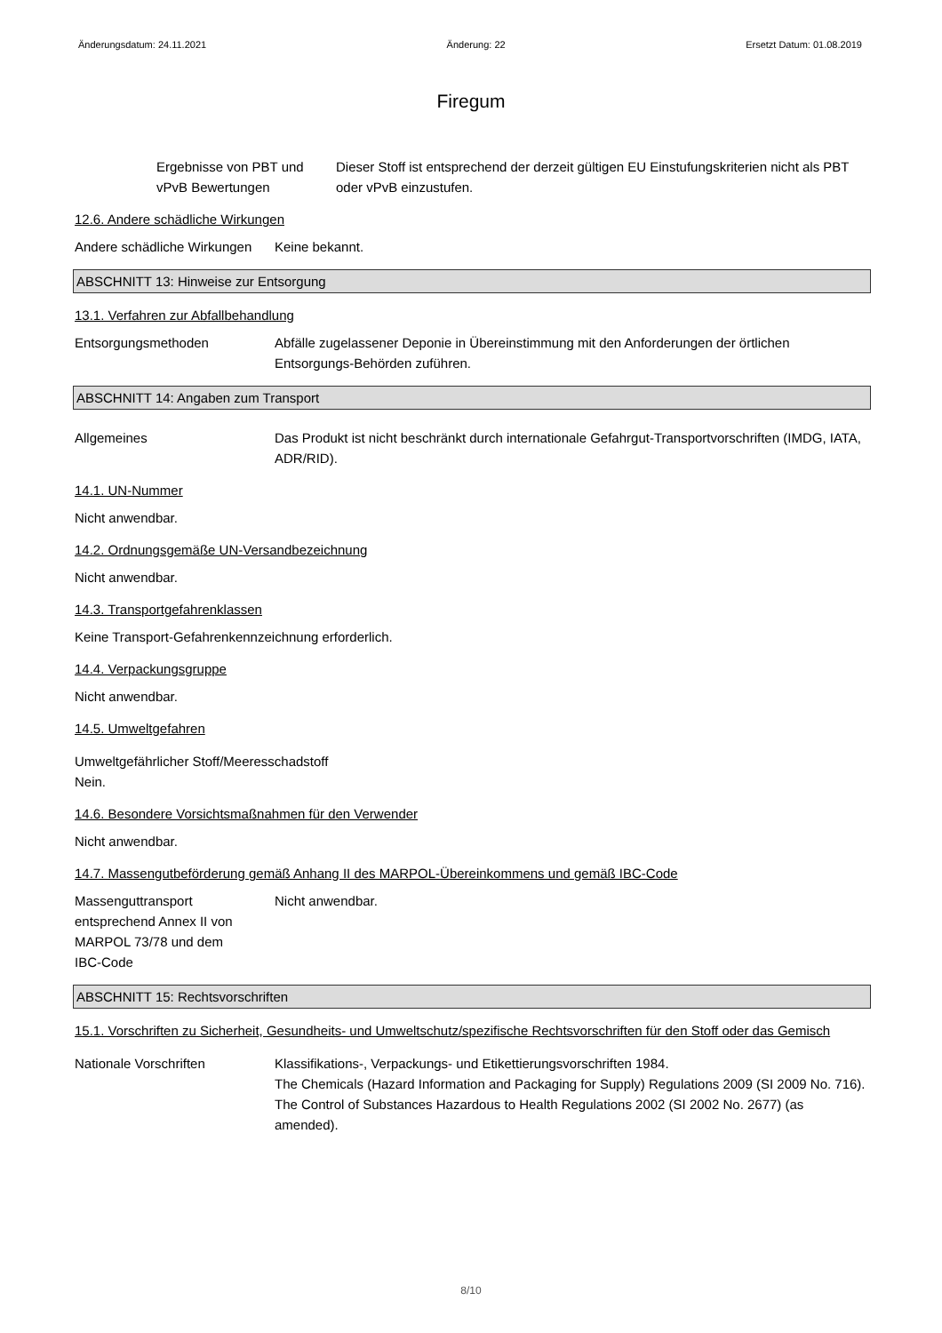Änderungsdatum: 24.11.2021 Änderung: 22 Ersetzt Datum: 01.08.2019
Firegum
Ergebnisse von PBT und vPvB Bewertungen
Dieser Stoff ist entsprechend der derzeit gültigen EU Einstufungskriterien nicht als PBT oder vPvB einzustufen.
12.6. Andere schädliche Wirkungen
Andere schädliche Wirkungen
Keine bekannt.
ABSCHNITT 13: Hinweise zur Entsorgung
13.1. Verfahren zur Abfallbehandlung
Entsorgungsmethoden Abfälle zugelassener Deponie in Übereinstimmung mit den Anforderungen der örtlichen Entsorgungs-Behörden zuführen.
ABSCHNITT 14: Angaben zum Transport
Allgemeines Das Produkt ist nicht beschränkt durch internationale Gefahrgut-Transportvorschriften (IMDG, IATA, ADR/RID).
14.1. UN-Nummer
Nicht anwendbar.
14.2. Ordnungsgemäße UN-Versandbezeichnung
Nicht anwendbar.
14.3. Transportgefahrenklassen
Keine Transport-Gefahrenkennzeichnung erforderlich.
14.4. Verpackungsgruppe
Nicht anwendbar.
14.5. Umweltgefahren
Umweltgefährlicher Stoff/Meeresschadstoff
Nein.
14.6. Besondere Vorsichtsmaßnahmen für den Verwender
Nicht anwendbar.
14.7. Massengutbeförderung gemäß Anhang II des MARPOL-Übereinkommens und gemäß IBC-Code
Massenguttransport entsprechend Annex II von MARPOL 73/78 und dem IBC-Code
Nicht anwendbar.
ABSCHNITT 15: Rechtsvorschriften
15.1. Vorschriften zu Sicherheit, Gesundheits- und Umweltschutz/spezifische Rechtsvorschriften für den Stoff oder das Gemisch
Nationale Vorschriften Klassifikations-, Verpackungs- und Etikettierungsvorschriften 1984.
The Chemicals (Hazard Information and Packaging for Supply) Regulations 2009 (SI 2009 No. 716).
The Control of Substances Hazardous to Health Regulations 2002 (SI 2002 No. 2677) (as amended).
8/10